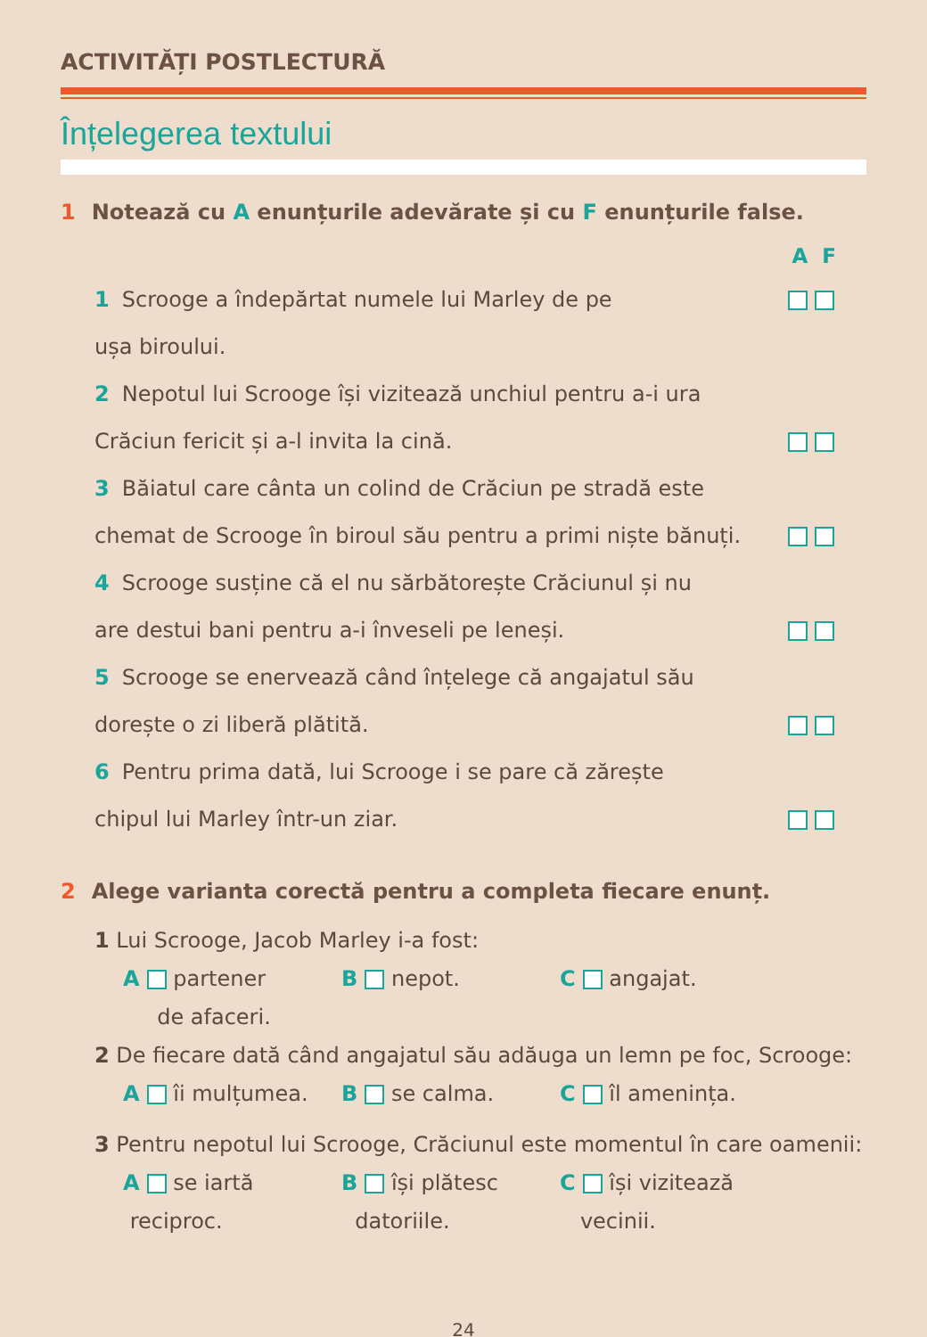ACTIVITĂȚI POSTLECTURĂ
Înțelegerea textului
1 Notează cu A enunțurile adevărate și cu F enunțurile false.
A F
1 Scrooge a îndepărtat numele lui Marley de pe
ușa biroului.
2 Nepotul lui Scrooge își vizitează unchiul pentru a-i ura
Crăciun fericit și a-l invita la cină.
3 Băiatul care cânta un colind de Crăciun pe stradă este
chemat de Scrooge în biroul său pentru a primi niște bănuți.
4 Scrooge susține că el nu sărbătorește Crăciunul și nu
are destui bani pentru a-i înveseli pe leneși.
5 Scrooge se enervează când înțelege că angajatul său
dorește o zi liberă plătită.
6 Pentru prima dată, lui Scrooge i se pare că zărește
chipul lui Marley într-un ziar.
2 Alege varianta corectă pentru a completa fiecare enunț.
1 Lui Scrooge, Jacob Marley i-a fost:
A partener
de afaceri.
B nepot. C angajat.
2 De fiecare dată când angajatul său adăuga un lemn pe foc, Scrooge:
A îi mulțumea. B se calma. C îl amenința.
3 Pentru nepotul lui Scrooge, Crăciunul este momentul în care oamenii:
A se iartă
reciproc.
B își plătesc
datoriile.
C își vizitează
vecinii.
24